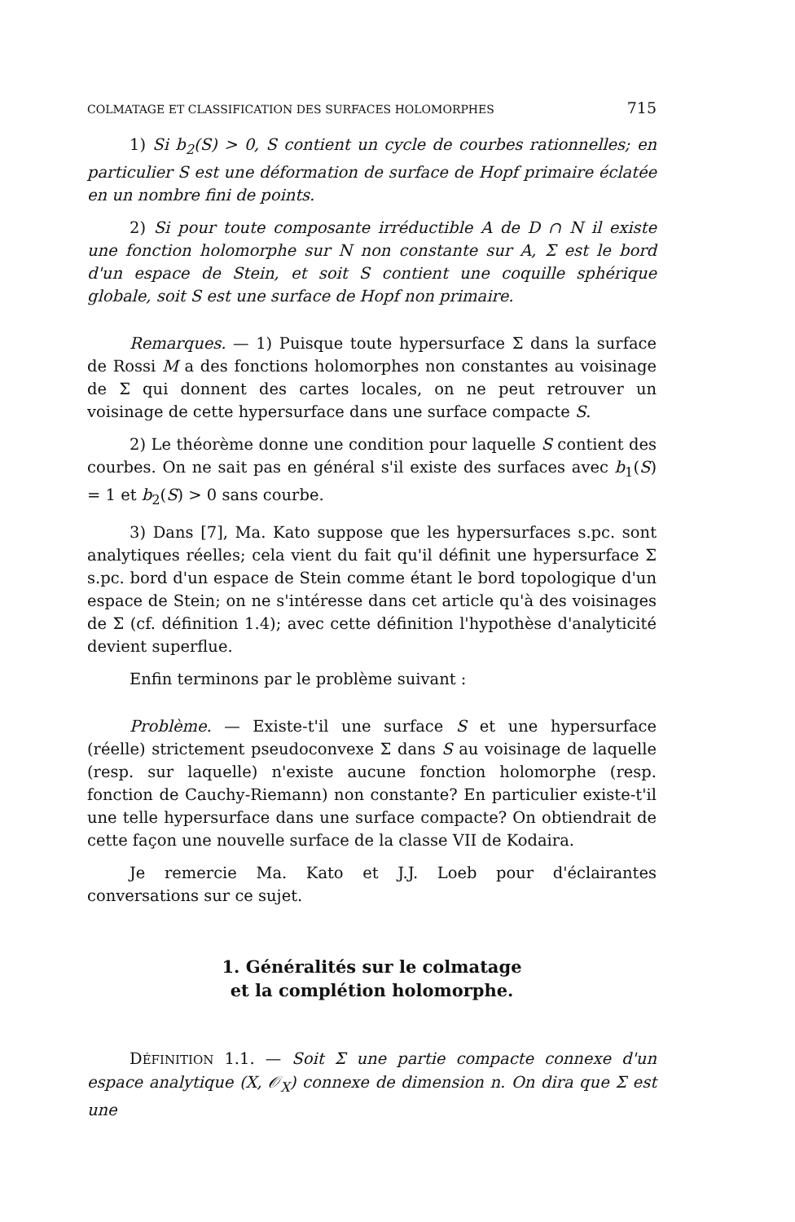COLMATAGE ET CLASSIFICATION DES SURFACES HOLOMORPHES 715
1) Si b<sub>2</sub>(S) > 0, S contient un cycle de courbes rationnelles; en particulier S est une déformation de surface de Hopf primaire éclatée en un nombre fini de points.
2) Si pour toute composante irréductible A de D ∩ N il existe une fonction holomorphe sur N non constante sur A, Σ est le bord d'un espace de Stein, et soit S contient une coquille sphérique globale, soit S est une surface de Hopf non primaire.
Remarques. — 1) Puisque toute hypersurface Σ dans la surface de Rossi M a des fonctions holomorphes non constantes au voisinage de Σ qui donnent des cartes locales, on ne peut retrouver un voisinage de cette hypersurface dans une surface compacte S.
2) Le théorème donne une condition pour laquelle S contient des courbes. On ne sait pas en général s'il existe des surfaces avec b<sub>1</sub>(S) = 1 et b<sub>2</sub>(S) > 0 sans courbe.
3) Dans [7], Ma. Kato suppose que les hypersurfaces s.pc. sont analytiques réelles; cela vient du fait qu'il définit une hypersurface Σ s.pc. bord d'un espace de Stein comme étant le bord topologique d'un espace de Stein; on ne s'intéresse dans cet article qu'à des voisinages de Σ (cf. définition 1.4); avec cette définition l'hypothèse d'analyticité devient superflue.
Enfin terminons par le problème suivant :
Problème. — Existe-t'il une surface S et une hypersurface (réelle) strictement pseudoconvexe Σ dans S au voisinage de laquelle (resp. sur laquelle) n'existe aucune fonction holomorphe (resp. fonction de Cauchy-Riemann) non constante? En particulier existe-t'il une telle hypersurface dans une surface compacte? On obtiendrait de cette façon une nouvelle surface de la classe VII de Kodaira.
Je remercie Ma. Kato et J.J. Loeb pour d'éclairantes conversations sur ce sujet.
1. Généralités sur le colmatage
et la complétion holomorphe.
DÉFINITION 1.1. — Soit Σ une partie compacte connexe d'un espace analytique (X, 𝒪<sub>X</sub>) connexe de dimension n. On dira que Σ est une